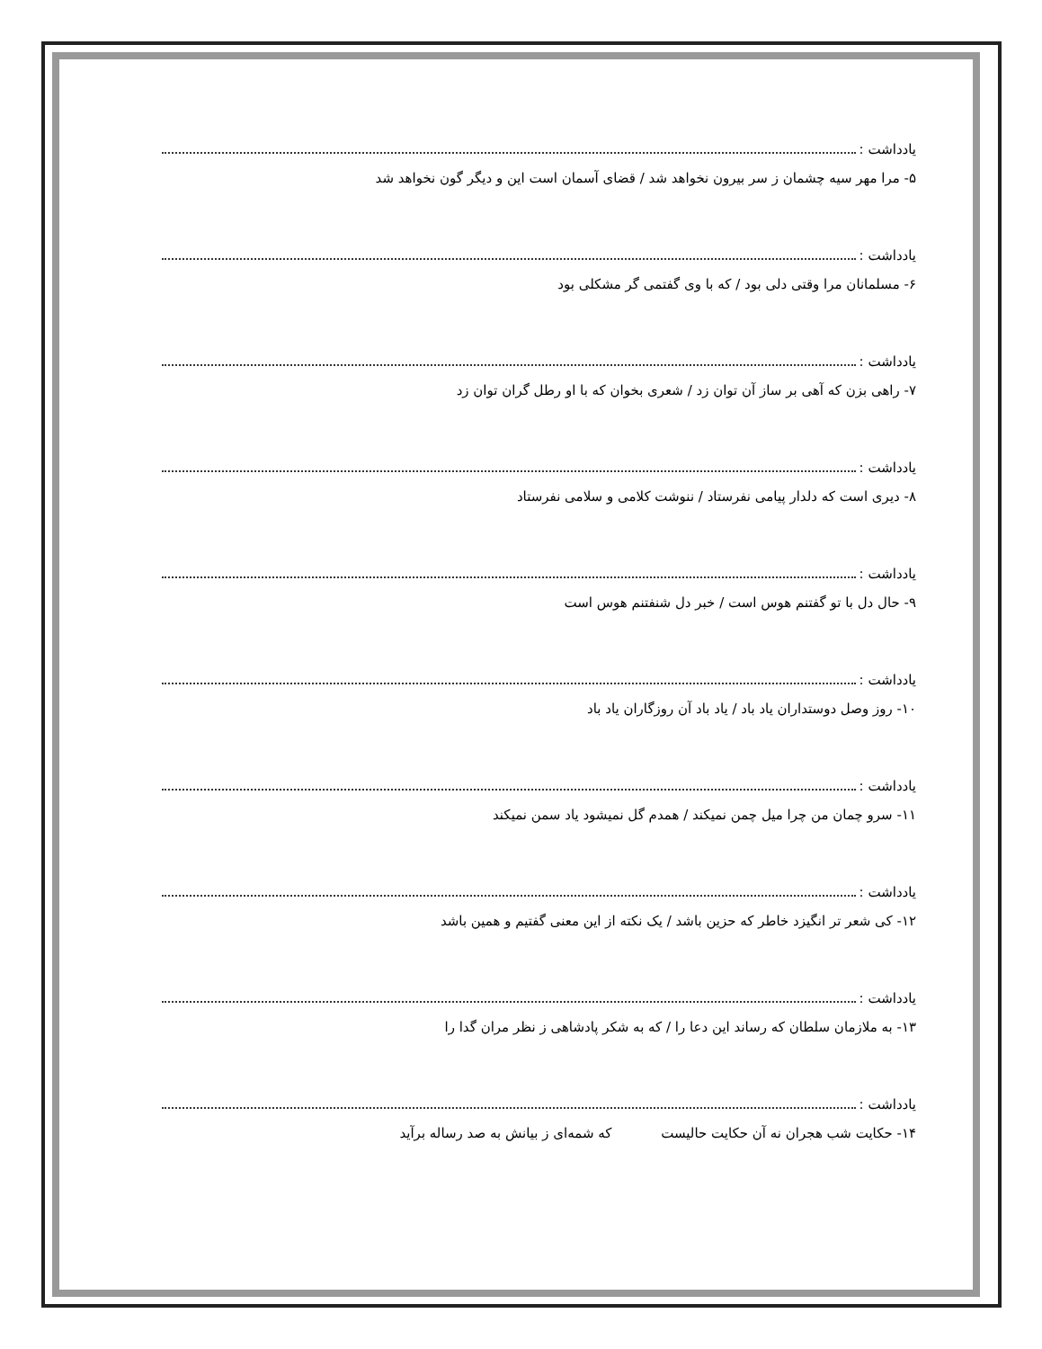یادداشت :
۵- مرا مهر سیه چشمان ز سر بیرون نخواهد شد / قضای آسمان است این و دیگر گون نخواهد شد
یادداشت :
۶- مسلمانان مرا وقتی دلی بود / که با وی گفتمی گر مشکلی بود
یادداشت :
۷- راهی بزن که آهی بر ساز آن توان زد / شعری بخوان که با او رطل گران توان زد
یادداشت :
۸- دیری است که دلدار پیامی نفرستاد / ننوشت کلامی و سلامی نفرستاد
یادداشت :
۹- حال دل با تو گفتنم هوس است / خبر دل شنفتنم هوس است
یادداشت :
۱۰- روز وصل دوستداران یاد باد / یاد باد آن روزگاران یاد باد
یادداشت :
۱۱- سرو چمان من چرا میل چمن نمیکند / همدم گل نمیشود یاد سمن نمیکند
یادداشت :
۱۲- کی شعر تر انگیزد خاطر که حزین باشد / یک نکته از این معنی گفتیم و همین باشد
یادداشت :
۱۳- به ملازمان سلطان که رساند این دعا را / که به شکر پادشاهی ز نظر مران گدا را
یادداشت :
۱۴- حکایت شب هجران نه آن حکایت حالیست که شمه‌ای ز بیانش به صد رساله برآید